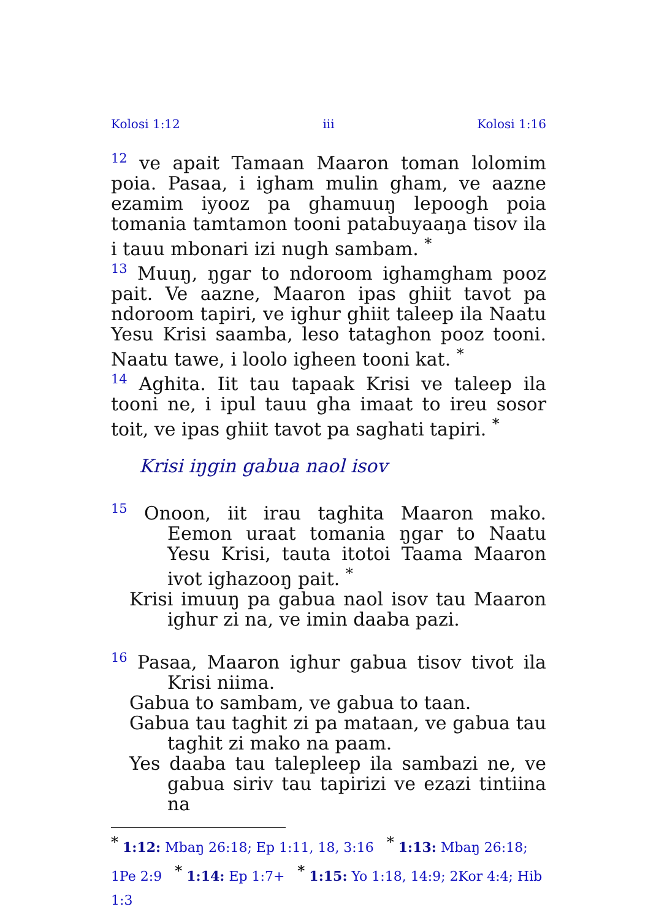Kolosi 1:12 iii Kolosi 1:16
<sup>12</sup> ve apait Tamaan Maaron toman lolomim poia. Pasaa, i igham mulin gham, ve aazne ezamim iyooz pa ghamuuŋ lepoogh poia tomania tamtamon tooni patabuyaaŋa tisov ila i tauu mbonari izi nugh sambam. <sup>*</sup>
<sup>13</sup> Muuŋ, ŋgar to ndoroom ighamgham pooz pait. Ve aazne, Maaron ipas ghiit tavot pa ndoroom tapiri, ve ighur ghiit taleep ila Naatu Yesu Krisi saamba, leso tataghon pooz tooni. Naatu tawe, i loolo igheen tooni kat. <sup>*</sup>
<sup>14</sup> Aghita. Iit tau tapaak Krisi ve taleep ila tooni ne, i ipul tauu gha imaat to ireu sosor toit, ve ipas ghiit tavot pa saghati tapiri. <sup>*</sup>
Krisi iŋgin gabua naol isov
<sup>15</sup> Onoon, iit irau taghita Maaron mako. Eemon uraat tomania ŋgar to Naatu Yesu Krisi, tauta itotoi Taama Maaron ivot ighazooŋ pait. <sup>*</sup>
Krisi imuuŋ pa gabua naol isov tau Maaron ighur zi na, ve imin daaba pazi.
<sup>16</sup> Pasaa, Maaron ighur gabua tisov tivot ila Krisi niima.
Gabua to sambam, ve gabua to taan.
Gabua tau taghit zi pa mataan, ve gabua tau taghit zi mako na paam.
Yes daaba tau talepleep ila sambazi ne, ve gabua siriv tau tapirizi ve ezazi tintiina na
<sup>*</sup> 1:12: Mbaŋ 26:18; Ep 1:11, 18, 3:16 <sup>*</sup> 1:13: Mbaŋ 26:18; 1Pe 2:9 <sup>*</sup> 1:14: Ep 1:7+ <sup>*</sup> 1:15: Yo 1:18, 14:9; 2Kor 4:4; Hib 1:3